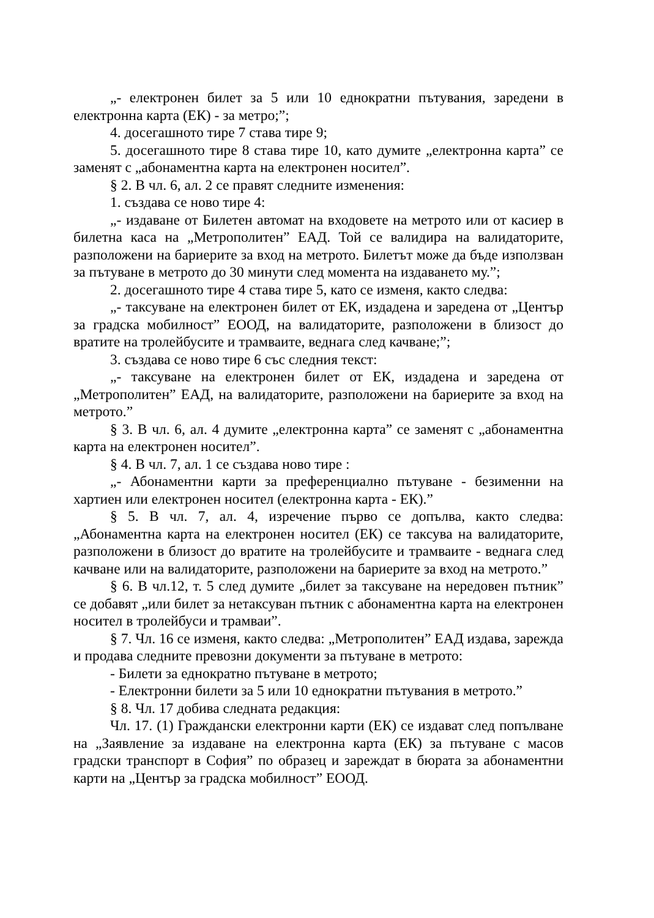„- електронен билет за 5 или 10 еднократни пътувания, заредени в електронна карта (ЕК) - за метро;”;
4. досегашното тире 7 става тире 9;
5. досегашното тире 8 става тире 10, като думите „електронна карта” се заменят с „абонаментна карта на електронен носител”.
§ 2. В чл. 6, ал. 2 се правят следните изменения:
1. създава се ново тире 4:
„- издаване от Билетен автомат на входовете на метрото или от касиер в билетна каса на „Метрополитен” ЕАД. Той се валидира на валидаторите, разположени на бариерите за вход на метрото. Билетът може да бъде използван за пътуване в метрото до 30 минути след момента на издаването му.”;
2. досегашното тире 4 става тире 5, като се изменя, както следва:
„- таксуване на електронен билет от ЕК, издадена и заредена от „Център за градска мобилност” ЕООД, на валидаторите, разположени в близост до вратите на тролейбусите и трамваите, веднага след качване;”;
3. създава се ново тире 6 със следния текст:
„- таксуване на електронен билет от ЕК, издадена и заредена от „Метрополитен” ЕАД, на валидаторите, разположени на бариерите за вход на метрото.”
§ 3. В чл. 6, ал. 4 думите „електронна карта” се заменят с „абонаментна карта на електронен носител”.
§ 4. В чл. 7, ал. 1 се създава ново тире :
„- Абонаментни карти за преференциално пътуване - безименни на хартиен или електронен носител (електронна карта - ЕК).”
§ 5. В чл. 7, ал. 4, изречение първо се допълва, както следва: „Абонаментна карта на електронен носител (ЕК) се таксува на валидаторите, разположени в близост до вратите на тролейбусите и трамваите - веднага след качване или на валидаторите, разположени на бариерите за вход на метрото.”
§ 6. В чл.12, т. 5 след думите „билет за таксуване на нередовен пътник” се добавят „или билет за нетаксуван пътник с абонаментна карта на електронен носител в тролейбуси и трамваи”.
§ 7. Чл. 16 се изменя, както следва: „Метрополитен” ЕАД издава, зарежда и продава следните превозни документи за пътуване в метрото:
- Билети за еднократно пътуване в метрото;
- Електронни билети за 5 или 10 еднократни пътувания в метрото.”
§ 8. Чл. 17 добива следната редакция:
Чл. 17. (1) Граждански електронни карти (ЕК) се издават след попълване на „Заявление за издаване на електронна карта (ЕК) за пътуване с масов градски транспорт в София” по образец и зареждат в бюрата за абонаментни карти на „Център за градска мобилност” ЕООД.